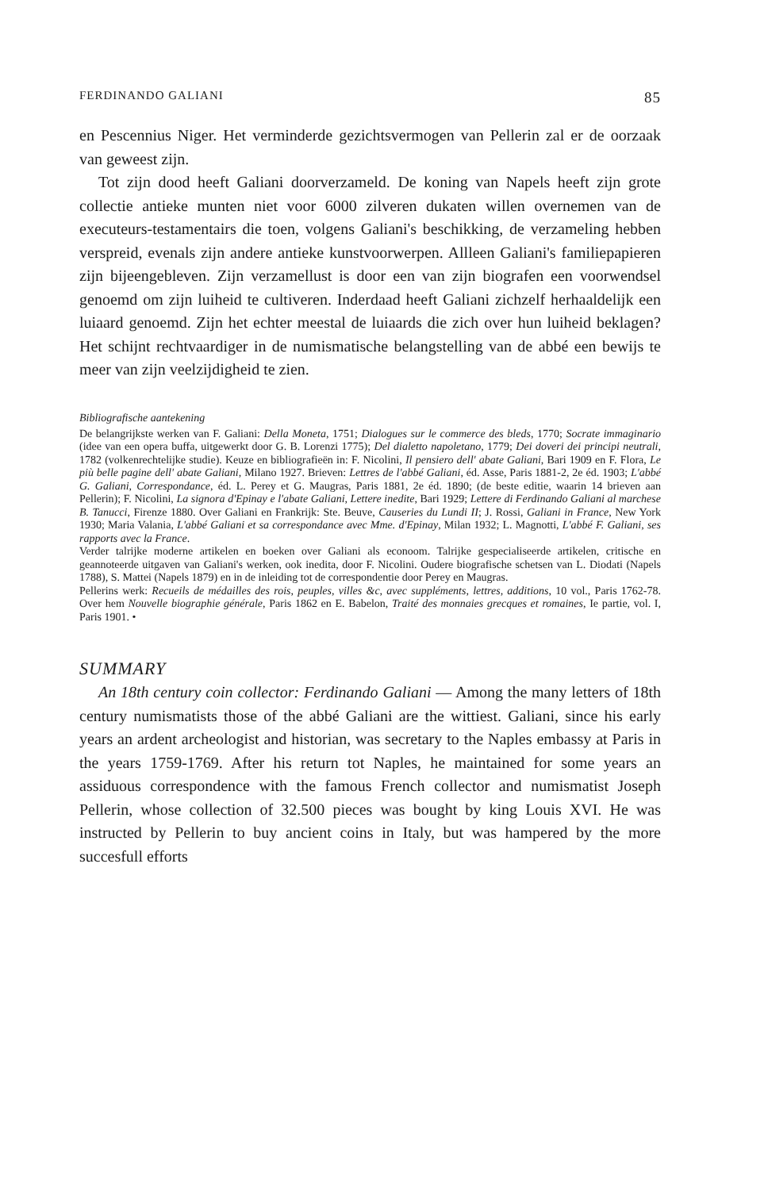FERDINANDO GALIANI 85
en Pescennius Niger. Het verminderde gezichtsvermogen van Pellerin zal er de oorzaak van geweest zijn.
Tot zijn dood heeft Galiani doorverzameld. De koning van Napels heeft zijn grote collectie antieke munten niet voor 6000 zilveren dukaten willen overnemen van de executeurs-testamentairs die toen, volgens Galiani's beschikking, de verzameling hebben verspreid, evenals zijn andere antieke kunstvoorwerpen. Allleen Galiani's familiepapieren zijn bijeengebleven. Zijn verzamellust is door een van zijn biografen een voorwendsel genoemd om zijn luiheid te cultiveren. Inderdaad heeft Galiani zichzelf herhaaldelijk een luiaard genoemd. Zijn het echter meestal de luiaards die zich over hun luiheid beklagen? Het schijnt rechtvaardiger in de numismatische belangstelling van de abbé een bewijs te meer van zijn veelzijdigheid te zien.
Bibliografische aantekening
De belangrijkste werken van F. Galiani: Della Moneta, 1751; Dialogues sur le commerce des bleds, 1770; Socrate immaginario (idee van een opera buffa, uitgewerkt door G. B. Lorenzi 1775); Del dialetto napoletano, 1779; Dei doveri dei principi neutrali, 1782 (volkenrechtelijke studie). Keuze en bibliografieën in: F. Nicolini, Il pensiero dell' abate Galiani, Bari 1909 en F. Flora, Le più belle pagine dell' abate Galiani, Milano 1927. Brieven: Lettres de l'abbé Galiani, éd. Asse, Paris 1881-2, 2e éd. 1903; L'abbé G. Galiani, Correspondance, éd. L. Perey et G. Maugras, Paris 1881, 2e éd. 1890; (de beste editie, waarin 14 brieven aan Pellerin); F. Nicolini, La signora d'Epinay e l'abate Galiani, Lettere inedite, Bari 1929; Lettere di Ferdinando Galiani al marchese B. Tanucci, Firenze 1880. Over Galiani en Frankrijk: Ste. Beuve, Causeries du Lundi II; J. Rossi, Galiani in France, New York 1930; Maria Valania, L'abbé Galiani et sa correspondance avec Mme. d'Epinay, Milan 1932; L. Magnotti, L'abbé F. Galiani, ses rapports avec la France.
Verder talrijke moderne artikelen en boeken over Galiani als econoom. Talrijke gespecialiseerde artikelen, critische en geannoteerde uitgaven van Galiani's werken, ook inedita, door F. Nicolini. Oudere biografische schetsen van L. Diodati (Napels 1788), S. Mattei (Napels 1879) en in de inleiding tot de correspondentie door Perey en Maugras.
Pellerins werk: Recueils de médailles des rois, peuples, villes &c, avec suppléments, lettres, additions, 10 vol., Paris 1762-78. Over hem Nouvelle biographie générale, Paris 1862 en E. Babelon, Traité des monnaies grecques et romaines, Ie partie, vol. I, Paris 1901. •
SUMMARY
An 18th century coin collector: Ferdinando Galiani — Among the many letters of 18th century numismatists those of the abbé Galiani are the wittiest. Galiani, since his early years an ardent archeologist and historian, was secretary to the Naples embassy at Paris in the years 1759-1769. After his return tot Naples, he maintained for some years an assiduous correspondence with the famous French collector and numismatist Joseph Pellerin, whose collection of 32.500 pieces was bought by king Louis XVI. He was instructed by Pellerin to buy ancient coins in Italy, but was hampered by the more succesfull efforts